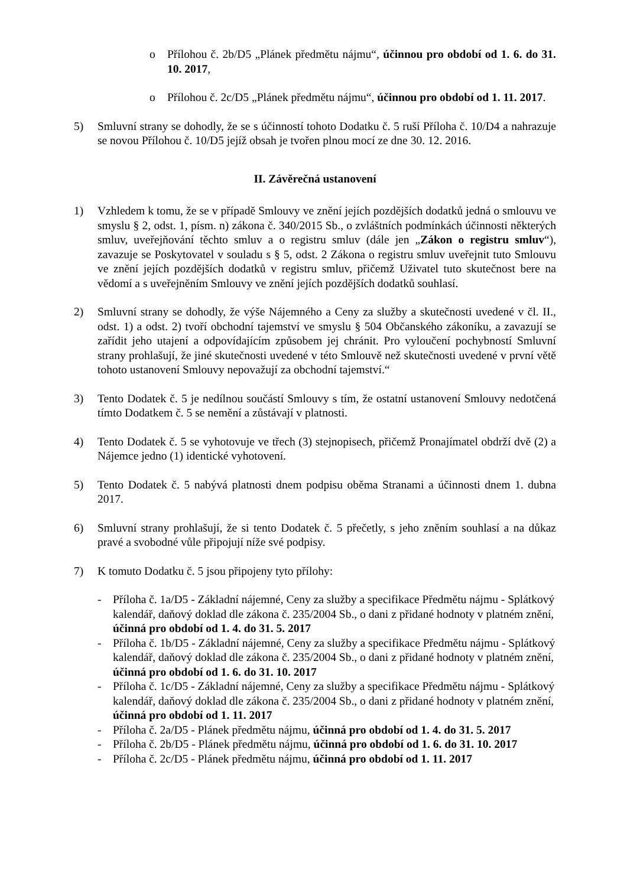o Přílohou č. 2b/D5 „Plánek předmětu nájmu“, účinnou pro období od 1. 6. do 31. 10. 2017,
o Přílohou č. 2c/D5 „Plánek předmětu nájmu“, účinnou pro období od 1. 11. 2017.
5) Smluvní strany se dohodly, že se s účinností tohoto Dodatku č. 5 ruší Příloha č. 10/D4 a nahrazuje se novou Přílohou č. 10/D5 jejíž obsah je tvořen plnou mocí ze dne 30. 12. 2016.
II. Závěrečná ustanovení
1) Vzhledem k tomu, že se v případě Smlouvy ve znění jejích pozdějších dodatků jedná o smlouvu ve smyslu § 2, odst. 1, písm. n) zákona č. 340/2015 Sb., o zvláštních podmínkách účinnosti některých smluv, uveřejňování těchto smluv a o registru smluv (dále jen „Zákon o registru smluv“), zavazuje se Poskytovatel v souladu s § 5, odst. 2 Zákona o registru smluv uveřejnit tuto Smlouvu ve znění jejích pozdějších dodatků v registru smluv, přičemž Uživatel tuto skutečnost bere na vědomí a s uveřejněním Smlouvy ve znění jejích pozdějších dodatků souhlasí.
2) Smluvní strany se dohodly, že výše Nájemného a Ceny za služby a skutečnosti uvedené v čl. II., odst. 1) a odst. 2) tvoří obchodní tajemství ve smyslu § 504 Občanského zákoníku, a zavazují se zařídit jeho utajení a odpovídajícím způsobem jej chránit. Pro vyloučení pochybností Smluvní strany prohlašují, že jiné skutečnosti uvedené v této Smlouvě než skutečnosti uvedené v první větě tohoto ustanovení Smlouvy nepovažují za obchodní tajemství.“
3) Tento Dodatek č. 5 je nedílnou součástí Smlouvy s tím, že ostatní ustanovení Smlouvy nedotčená tímto Dodatkem č. 5 se nemění a zůstávají v platnosti.
4) Tento Dodatek č. 5 se vyhotovuje ve třech (3) stejnopisech, přičemž Pronajímatel obdrží dvě (2) a Nájemce jedno (1) identické vyhotovení.
5) Tento Dodatek č. 5 nabývá platnosti dnem podpisu oběma Stranami a účinnosti dnem 1. dubna 2017.
6) Smluvní strany prohlašují, že si tento Dodatek č. 5 přečetly, s jeho zněním souhlasí a na důkaz pravé a svobodné vůle připojují níže své podpisy.
7) K tomuto Dodatku č. 5 jsou připojeny tyto přílohy:
- Příloha č. 1a/D5 - Základní nájemné, Ceny za služby a specifikace Předmětu nájmu - Splátkový kalendář, daňový doklad dle zákona č. 235/2004 Sb., o dani z přidané hodnoty v platném znění, účinná pro období od 1. 4. do 31. 5. 2017
- Příloha č. 1b/D5 - Základní nájemné, Ceny za služby a specifikace Předmětu nájmu - Splátkový kalendář, daňový doklad dle zákona č. 235/2004 Sb., o dani z přidané hodnoty v platném znění, účinná pro období od 1. 6. do 31. 10. 2017
- Příloha č. 1c/D5 - Základní nájemné, Ceny za služby a specifikace Předmětu nájmu - Splátkový kalendář, daňový doklad dle zákona č. 235/2004 Sb., o dani z přidané hodnoty v platném znění, účinná pro období od 1. 11. 2017
- Příloha č. 2a/D5 - Plánek předmětu nájmu, účinná pro období od 1. 4. do 31. 5. 2017
- Příloha č. 2b/D5 - Plánek předmětu nájmu, účinná pro období od 1. 6. do 31. 10. 2017
- Příloha č. 2c/D5 - Plánek předmětu nájmu, účinná pro období od 1. 11. 2017